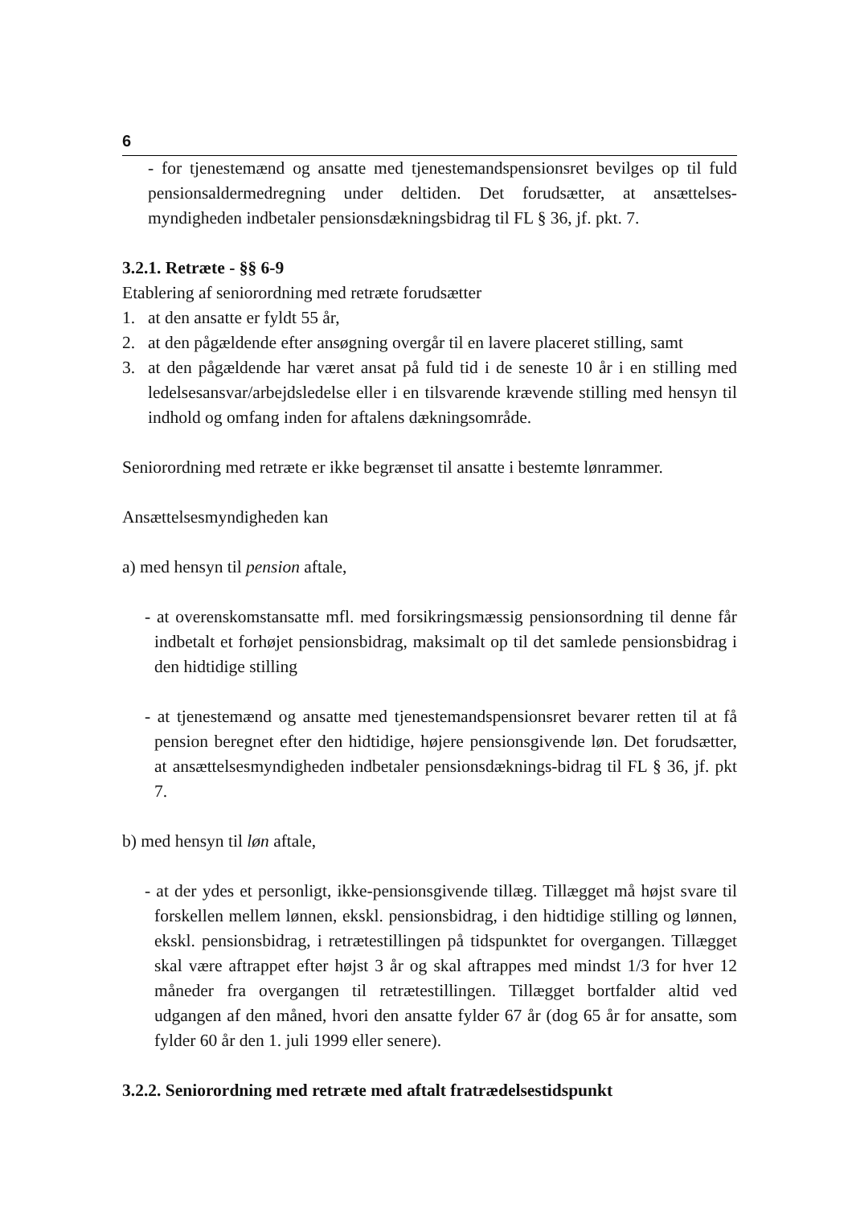6
- for tjenestemænd og ansatte med tjenestemandspensionsret bevilges op til fuld pensionsaldermedregning under deltiden. Det forudsætter, at ansættelses­myndigheden indbetaler pensionsdækningsbidrag til FL § 36, jf. pkt. 7.
3.2.1. Retræte - §§ 6-9
Etablering af seniorordning med retræte forudsætter
1. at den ansatte er fyldt 55 år,
2. at den pågældende efter ansøgning overgår til en lavere placeret stilling, samt
3. at den pågældende har været ansat på fuld tid i de seneste 10 år i en stilling med ledelsesansvar/arbejdsledelse eller i en tilsvarende krævende stilling med hensyn til indhold og omfang inden for aftalens dækningsområde.
Seniorordning med retræte er ikke begrænset til ansatte i bestemte lønrammer.
Ansættelsesmyndigheden kan
a) med hensyn til pension aftale,
- at overenskomstansatte mfl. med forsikringsmæssig pensionsordning til denne får indbetalt et forhøjet pensionsbidrag, maksimalt op til det samlede pensionsbidrag i den hidtidige stilling
- at tjenestemænd og ansatte med tjenestemandspensionsret bevarer retten til at få pension beregnet efter den hidtidige, højere pensionsgivende løn. Det forudsætter, at ansættelsesmyndigheden indbetaler pensionsdæknings-bidrag til FL § 36, jf. pkt 7.
b) med hensyn til løn aftale,
- at der ydes et personligt, ikke-pensionsgivende tillæg. Tillægget må højst svare til forskellen mellem lønnen, ekskl. pensionsbidrag, i den hidtidige stilling og lønnen, ekskl. pensionsbidrag, i retrætestillingen på tidspunktet for overgangen. Tillægget skal være aftrappet efter højst 3 år og skal aftrappes med mindst 1/3 for hver 12 måneder fra overgangen til retrætestillingen. Tillægget bortfalder altid ved udgangen af den måned, hvori den ansatte fylder 67 år (dog 65 år for ansatte, som fylder 60 år den 1. juli 1999 eller senere).
3.2.2. Seniorordning med retræte med aftalt fratrædelsestidspunkt